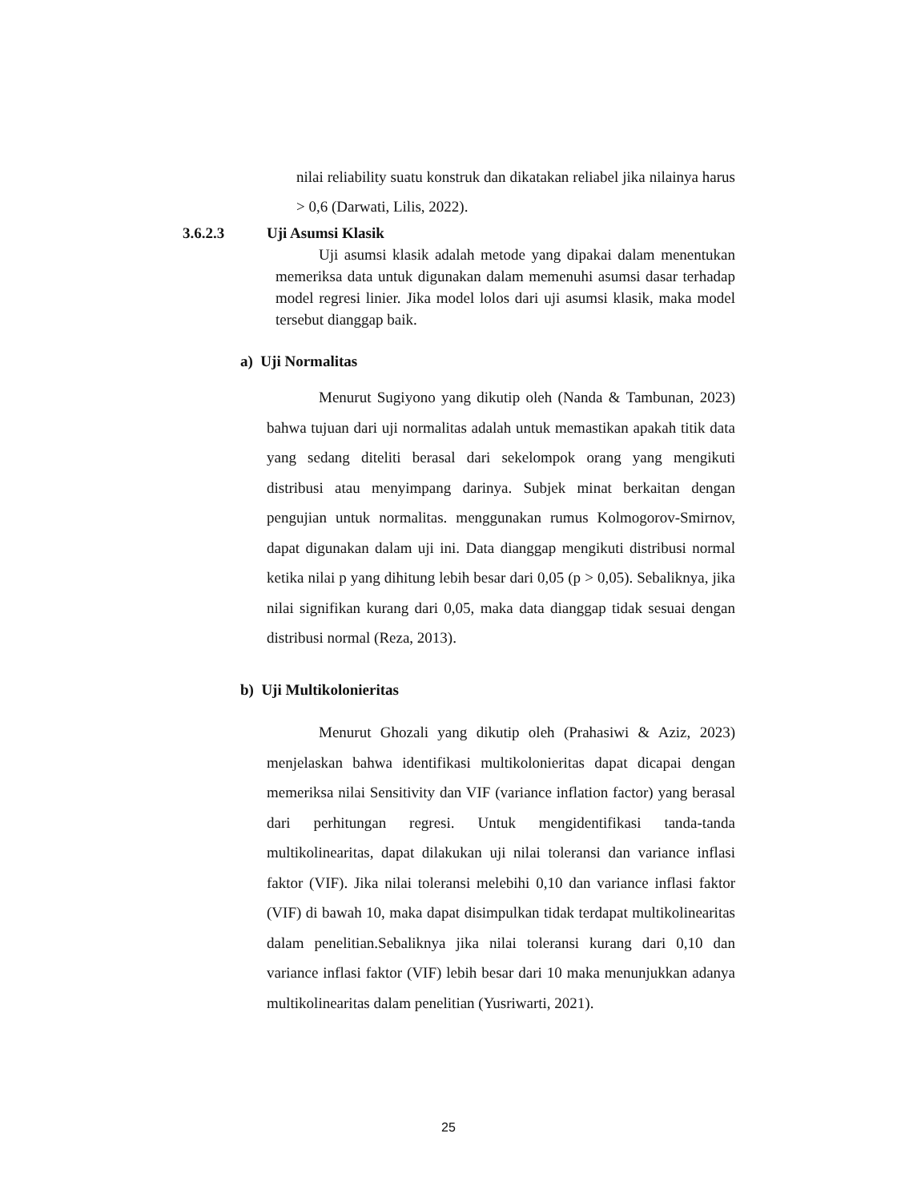nilai reliability suatu konstruk dan dikatakan reliabel jika nilainya harus > 0,6 (Darwati, Lilis, 2022).
3.6.2.3 Uji Asumsi Klasik
Uji asumsi klasik adalah metode yang dipakai dalam menentukan memeriksa data untuk digunakan dalam memenuhi asumsi dasar terhadap model regresi linier. Jika model lolos dari uji asumsi klasik, maka model tersebut dianggap baik.
a) Uji Normalitas
Menurut Sugiyono yang dikutip oleh (Nanda & Tambunan, 2023) bahwa tujuan dari uji normalitas adalah untuk memastikan apakah titik data yang sedang diteliti berasal dari sekelompok orang yang mengikuti distribusi atau menyimpang darinya. Subjek minat berkaitan dengan pengujian untuk normalitas. menggunakan rumus Kolmogorov-Smirnov, dapat digunakan dalam uji ini. Data dianggap mengikuti distribusi normal ketika nilai p yang dihitung lebih besar dari 0,05 (p > 0,05). Sebaliknya, jika nilai signifikan kurang dari 0,05, maka data dianggap tidak sesuai dengan distribusi normal (Reza, 2013).
b) Uji Multikolonieritas
Menurut Ghozali yang dikutip oleh (Prahasiwi & Aziz, 2023) menjelaskan bahwa identifikasi multikolonieritas dapat dicapai dengan memeriksa nilai Sensitivity dan VIF (variance inflation factor) yang berasal dari perhitungan regresi. Untuk mengidentifikasi tanda-tanda multikolinearitas, dapat dilakukan uji nilai toleransi dan variance inflasi faktor (VIF). Jika nilai toleransi melebihi 0,10 dan variance inflasi faktor (VIF) di bawah 10, maka dapat disimpulkan tidak terdapat multikolinearitas dalam penelitian.Sebaliknya jika nilai toleransi kurang dari 0,10 dan variance inflasi faktor (VIF) lebih besar dari 10 maka menunjukkan adanya multikolinearitas dalam penelitian (Yusriwarti, 2021).
25